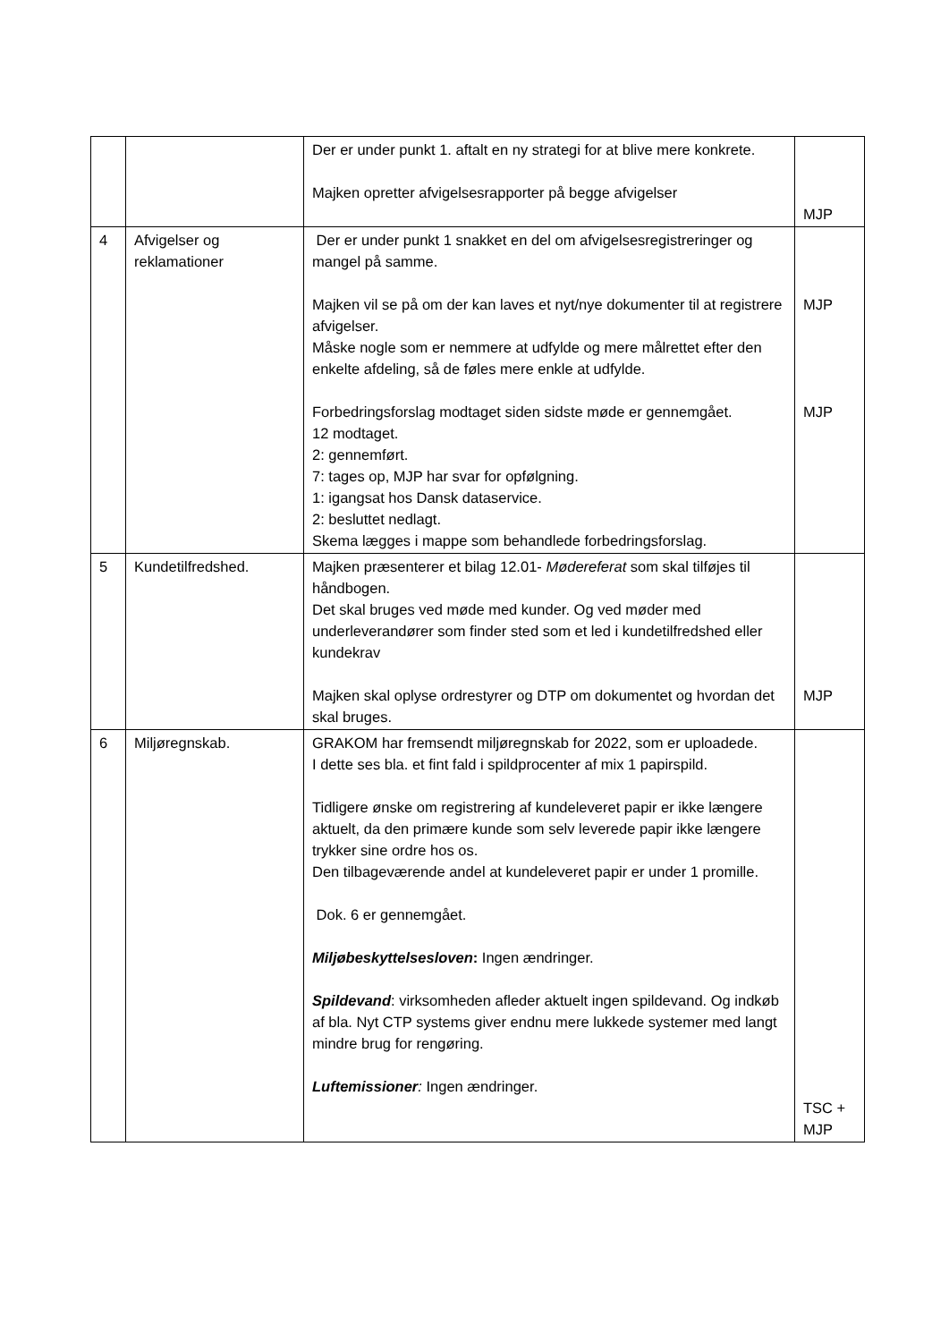| | | Der er under punkt 1. aftalt en ny strategi for at blive mere konkrete. Majken opretter afvigelsesrapporter på begge afvigelser | MJP |
| 4 | Afvigelser og reklamationer | Der er under punkt 1 snakket en del om afvigelsesregistreringer og mangel på samme. Majken vil se på om der kan laves et nyt/nye dokumenter til at registrere afvigelser. Måske nogle som er nemmere at udfylde og mere målrettet efter den enkelte afdeling, så de føles mere enkle at udfylde. Forbedringsforslag modtaget siden sidste møde er gennemgået. 12 modtaget. 2: gennemført. 7: tages op, MJP har svar for opfølgning. 1: igangsat hos Dansk dataservice. 2: besluttet nedlagt. Skema lægges i mappe som behandlede forbedringsforslag. | MJP MJP |
| 5 | Kundetilfredshed. | Majken præsenterer et bilag 12.01- Mødereferat som skal tilføjes til håndbogen. Det skal bruges ved møde med kunder. Og ved møder med underleverandører som finder sted som et led i kundetilfredshed eller kundekrav Majken skal oplyse ordrestyrer og DTP om dokumentet og hvordan det skal bruges. | MJP |
| 6 | Miljøregnskab. | GRAKOM har fremsendt miljøregnskab for 2022, som er uploadede. I dette ses bla. et fint fald i spildprocenter af mix 1 papirspild. Tidligere ønske om registrering af kundeleveret papir er ikke længere aktuelt, da den primære kunde som selv leverede papir ikke længere trykker sine ordre hos os. Den tilbageværende andel at kundeleveret papir er under 1 promille. Dok. 6 er gennemgået. Miljøbeskyttelsesloven : Ingen ændringer. Spildevand : virksomheden afleder aktuelt ingen spildevand. Og indkøb af bla. Nyt CTP systems giver endnu mere lukkede systemer med langt mindre brug for rengøring. Luftemissioner : Ingen ændringer. | TSC + MJP |